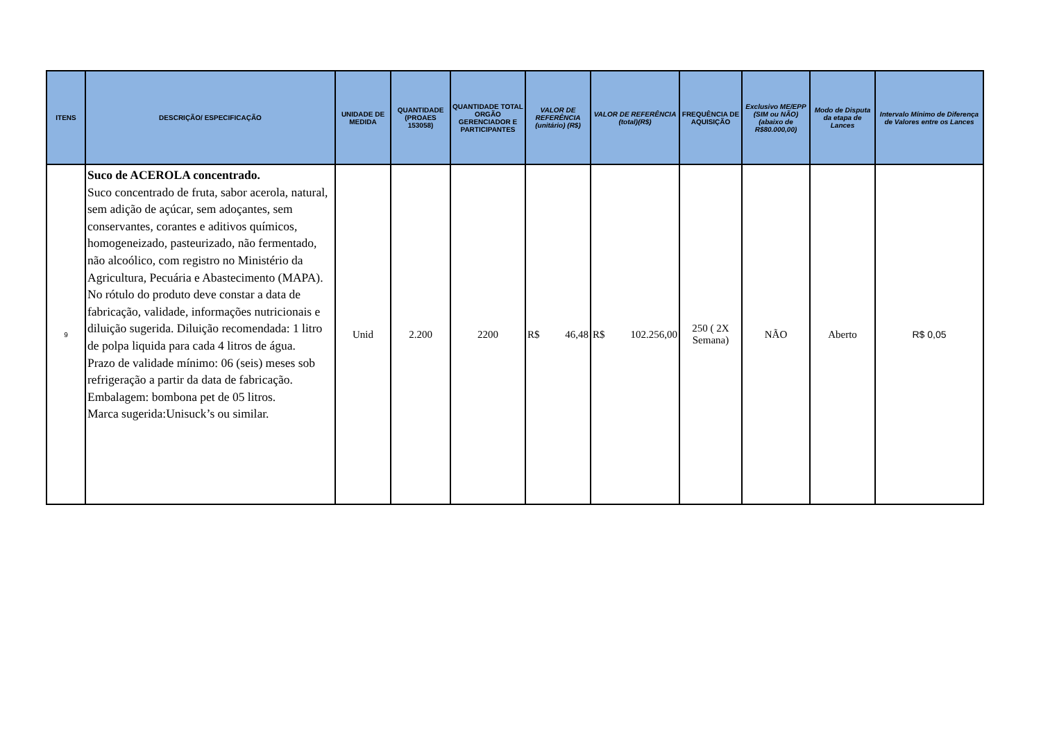| ITENS | DESCRIÇÃO/ ESPECIFICAÇÃO | UNIDADE DE MEDIDA | QUANTIDADE (PROAES 153058) | QUANTIDADE TOTAL ORGÃO GERENCIADOR E PARTICIPANTES | VALOR DE REFERÊNCIA (unitário) (R$) | VALOR DE REFERÊNCIA (total)(R$) | FREQUÊNCIA DE AQUISIÇÃO | Exclusivo ME/EPP (SIM ou NÃO) (abaixo de R$80.000,00) | Modo de Disputa da etapa de Lances | Intervalo Mínimo de Diferença de Valores entre os Lances |
| --- | --- | --- | --- | --- | --- | --- | --- | --- | --- | --- |
| 9 | Suco de ACEROLA concentrado. Suco concentrado de fruta, sabor acerola, natural, sem adição de açúcar, sem adoçantes, sem conservantes, corantes e aditivos químicos, homogeneizado, pasteurizado, não fermentado, não alcoólico, com registro no Ministério da Agricultura, Pecuária e Abastecimento (MAPA). No rótulo do produto deve constar a data de fabricação, validade, informações nutricionais e diluição sugerida. Diluição recomendada: 1 litro de polpa liquida para cada 4 litros de água. Prazo de validade mínimo: 06 (seis) meses sob refrigeração a partir da data de fabricação. Embalagem: bombona pet de 05 litros. Marca sugerida:Unisuck’s ou similar. | Unid | 2.200 | 2200 | R$ 46,48 | R$ 102.256,00 | 250 ( 2X Semana) | NÃO | Aberto | R$ 0,05 |